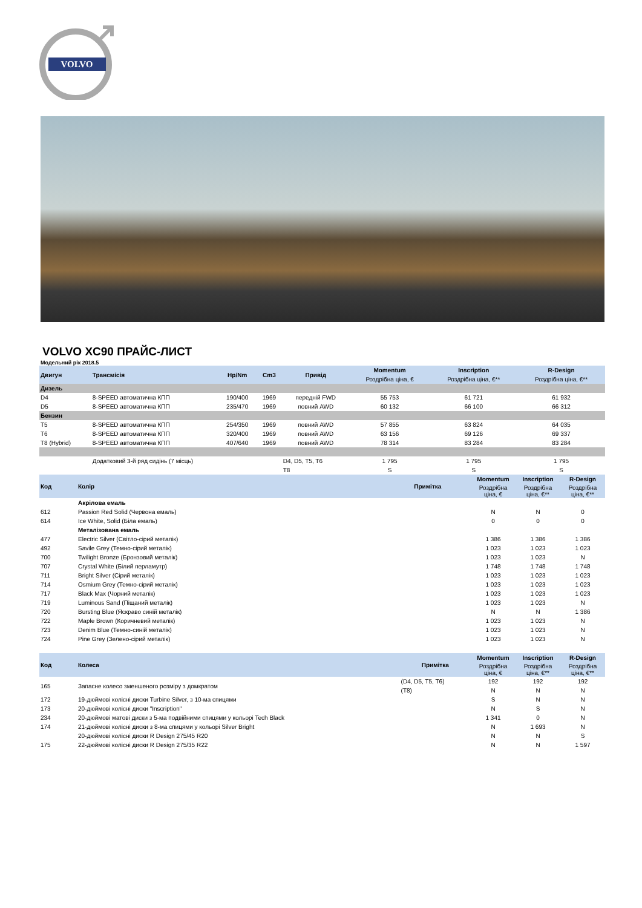VOLVO
VOLVO XC90 ПРАЙС-ЛИСТ
Модельний рік 2018.5
| Двигун | Трансмісія | Hp/Nm | Cm3 | Привід | Momentum | Inscription | R-Design |
| --- | --- | --- | --- | --- | --- | --- | --- |
| | | | | | Роздрібна ціна, € | Роздрібна ціна, €** | Роздрібна ціна, €** |
| Дизель | | | | | | | |
| D4 | 8-SPEED автоматична КПП | 190/400 | 1969 | передній FWD | 55 753 | 61 721 | 61 932 |
| D5 | 8-SPEED автоматична КПП | 235/470 | 1969 | повний AWD | 60 132 | 66 100 | 66 312 |
| Бензин | | | | | | | |
| T5 | 8-SPEED автоматична КПП | 254/350 | 1969 | повний AWD | 57 855 | 63 824 | 64 035 |
| T6 | 8-SPEED автоматична КПП | 320/400 | 1969 | повний AWD | 63 156 | 69 126 | 69 337 |
| T8 (Hybrid) | 8-SPEED автоматична КПП | 407/640 | 1969 | повний AWD | 78 314 | 83 284 | 83 284 |
| | Додатковий 3-й ряд сидінь (7 місць) | | | D4, D5, T5, T6 | 1 795 | 1 795 | 1 795 |
| | | | | T8 | S | S | S |
| Код | Колір | Примітка | Momentum | Inscription | R-Design |
| --- | --- | --- | --- | --- | --- |
| | | | Роздрібна ціна, € | Роздрібна ціна, €** | Роздрібна ціна, €** |
| | Акрілова емаль | | | | |
| 612 | Passion Red Solid (Червона емаль) | | N | N | 0 |
| 614 | Ice White, Solid (Біла емаль) | | 0 | 0 | 0 |
| | Металізована емаль | | | | |
| 477 | Electric Silver (Світло-сірий металік) | | 1 386 | 1 386 | 1 386 |
| 492 | Savile Grey (Темно-сірий металік) | | 1 023 | 1 023 | 1 023 |
| 700 | Twilight Bronze (Бронзовий металік) | | 1 023 | 1 023 | N |
| 707 | Crystal White (Білий перламутр) | | 1 748 | 1 748 | 1 748 |
| 711 | Bright Silver (Сірий металік) | | 1 023 | 1 023 | 1 023 |
| 714 | Osmium Grey (Темно-сірий металік) | | 1 023 | 1 023 | 1 023 |
| 717 | Black Max (Чорний металік) | | 1 023 | 1 023 | 1 023 |
| 719 | Luminous Sand (Піщаний металік) | | 1 023 | 1 023 | N |
| 720 | Bursting Blue (Яскраво синій металік) | | N | N | 1 386 |
| 722 | Maple Brown (Коричневий металік) | | 1 023 | 1 023 | N |
| 723 | Denim Blue (Темно-синій металік) | | 1 023 | 1 023 | N |
| 724 | Pine Grey (Зелено-сірий металік) | | 1 023 | 1 023 | N |
| Код | Колеса | Примітка | Momentum | Inscription | R-Design |
| --- | --- | --- | --- | --- | --- |
| | | | Роздрібна ціна, € | Роздрібна ціна, €** | Роздрібна ціна, €** |
| 165 | Запасне колесо зменшеного розміру з домкратом | (D4, D5, T5, T6) | 192 | 192 | 192 |
| | | (T8) | N | N | N |
| 172 | 19-дюймові колісні диски Turbine Silver, з 10-ма спицями | | S | N | N |
| 173 | 20-дюймові колісні диски "Inscription" | | N | S | N |
| 234 | 20-дюймові матові диски з 5-ма подвійними спицями у кольорі Tech Black | | 1 341 | 0 | N |
| 174 | 21-дюймові колісні диски з 8-ма спицями у кольорі Silver Bright | | N | 1 693 | N |
| | 20-дюймові колісні диски R Design 275/45 R20 | | N | N | S |
| 175 | 22-дюймові колісні диски R Design 275/35 R22 | | N | N | 1 597 |